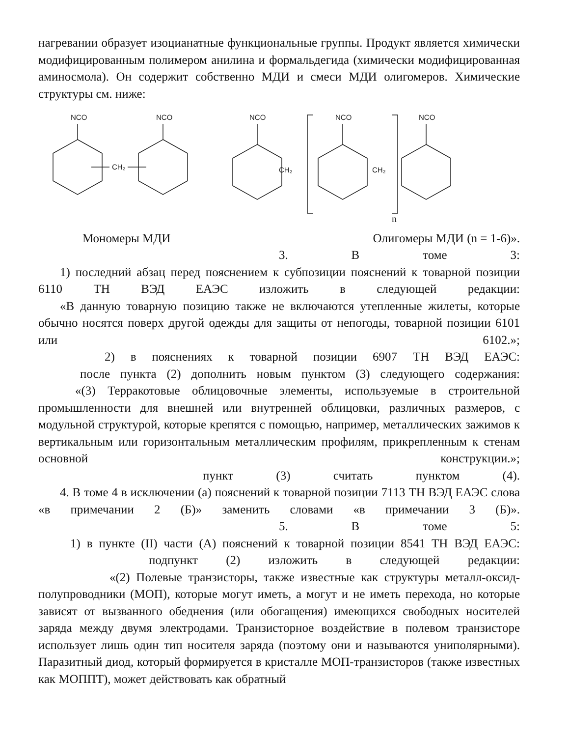нагревании образует изоцианатные функциональные группы. Продукт является химически модифицированным полимером анилина и формальдегида (химически модифицированная аминосмола). Он содержит собственно МДИ и смеси МДИ олигомеров. Химические структуры см. ниже:
NCO
NCO
CH₂
NCO
CH₂
NCO
CH₂
NCO
n
Мономеры МДИ Олигомеры МДИ (n = 1-6)».
3. В томе 3:
1) последний абзац перед пояснением к субпозиции пояснений к товарной позиции 6110 ТН ВЭД ЕАЭС изложить в следующей редакции:
«В данную товарную позицию также не включаются утепленные жилеты, которые обычно носятся поверх другой одежды для защиты от непогоды, товарной позиции 6101 или 6102.»;
2) в пояснениях к товарной позиции 6907 ТН ВЭД ЕАЭС:
после пункта (2) дополнить новым пунктом (3) следующего содержания:
«(3) Терракотовые облицовочные элементы, используемые в строительной промышленности для внешней или внутренней облицовки, различных размеров, с модульной структурой, которые крепятся с помощью, например, металлических зажимов к вертикальным или горизонтальным металлическим профилям, прикрепленным к стенам основной конструкции.»;
пункт (3) считать пунктом (4).
4. В томе 4 в исключении (а) пояснений к товарной позиции 7113 ТН ВЭД ЕАЭС слова «в примечании 2 (Б)» заменить словами «в примечании 3 (Б)».
5. В томе 5:
1) в пункте (II) части (А) пояснений к товарной позиции 8541 ТН ВЭД ЕАЭС:
подпункт (2) изложить в следующей редакции:
«(2) Полевые транзисторы, также известные как структуры металл-оксид-полупроводники (МОП), которые могут иметь, а могут и не иметь перехода, но которые зависят от вызванного обеднения (или обогащения) имеющихся свободных носителей заряда между двумя электродами. Транзисторное воздействие в полевом транзисторе использует лишь один тип носителя заряда (поэтому они и называются униполярными). Паразитный диод, который формируется в кристалле МОП-транзисторов (также известных как МОППТ), может действовать как обратный